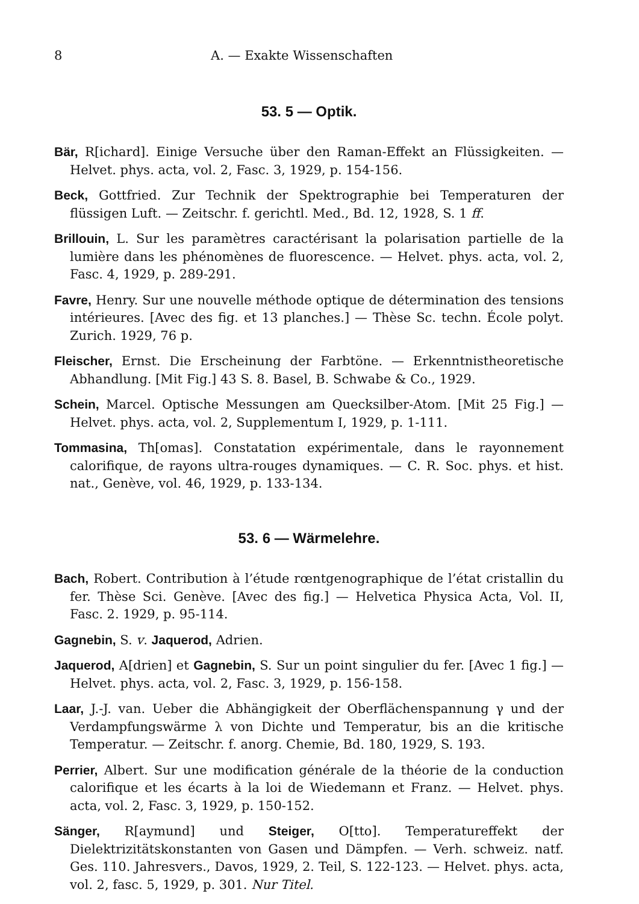8 A. — Exakte Wissenschaften
53. 5 — Optik.
Bär, R[ichard]. Einige Versuche über den Raman-Effekt an Flüssigkeiten. — Helvet. phys. acta, vol. 2, Fasc. 3, 1929, p. 154-156.
Beck, Gottfried. Zur Technik der Spektrographie bei Temperaturen der flüssigen Luft. — Zeitschr. f. gerichtl. Med., Bd. 12, 1928, S. 1 ff.
Brillouin, L. Sur les paramètres caractérisant la polarisation partielle de la lumière dans les phénomènes de fluorescence. — Helvet. phys. acta, vol. 2, Fasc. 4, 1929, p. 289-291.
Favre, Henry. Sur une nouvelle méthode optique de détermination des tensions intérieures. [Avec des fig. et 13 planches.] — Thèse Sc. techn. École polyt. Zurich. 1929, 76 p.
Fleischer, Ernst. Die Erscheinung der Farbtöne. — Erkenntnistheoretische Abhandlung. [Mit Fig.] 43 S. 8. Basel, B. Schwabe & Co., 1929.
Schein, Marcel. Optische Messungen am Quecksilber-Atom. [Mit 25 Fig.] —Helvet. phys. acta, vol. 2, Supplementum I, 1929, p. 1-111.
Tommasina, Th[omas]. Constatation expérimentale, dans le rayonnement calorifique, de rayons ultra-rouges dynamiques. — C. R. Soc. phys. et hist. nat., Genève, vol. 46, 1929, p. 133-134.
53. 6 — Wärmelehre.
Bach, Robert. Contribution à l’étude rœntgenographique de l’état cristallin du fer. Thèse Sci. Genève. [Avec des fig.] — Helvetica Physica Acta, Vol. II, Fasc. 2. 1929, p. 95-114.
Gagnebin, S. v. Jaquerod, Adrien.
Jaquerod, A[drien] et Gagnebin, S. Sur un point singulier du fer. [Avec 1 fig.] — Helvet. phys. acta, vol. 2, Fasc. 3, 1929, p. 156-158.
Laar, J.-J. van. Ueber die Abhängigkeit der Oberflächenspannung γ und der Verdampfungswärme λ von Dichte und Temperatur, bis an die kritische Temperatur. — Zeitschr. f. anorg. Chemie, Bd. 180, 1929, S. 193.
Perrier, Albert. Sur une modification générale de la théorie de la conduction calorifique et les écarts à la loi de Wiedemann et Franz. — Helvet. phys. acta, vol. 2, Fasc. 3, 1929, p. 150-152.
Sänger, R[aymund] und Steiger, O[tto]. Temperatureffekt der Dielektrizitätskonstanten von Gasen und Dämpfen. — Verh. schweiz. natf. Ges. 110. Jahresvers., Davos, 1929, 2. Teil, S. 122-123. — Helvet. phys. acta, vol. 2, fasc. 5, 1929, p. 301. Nur Titel.